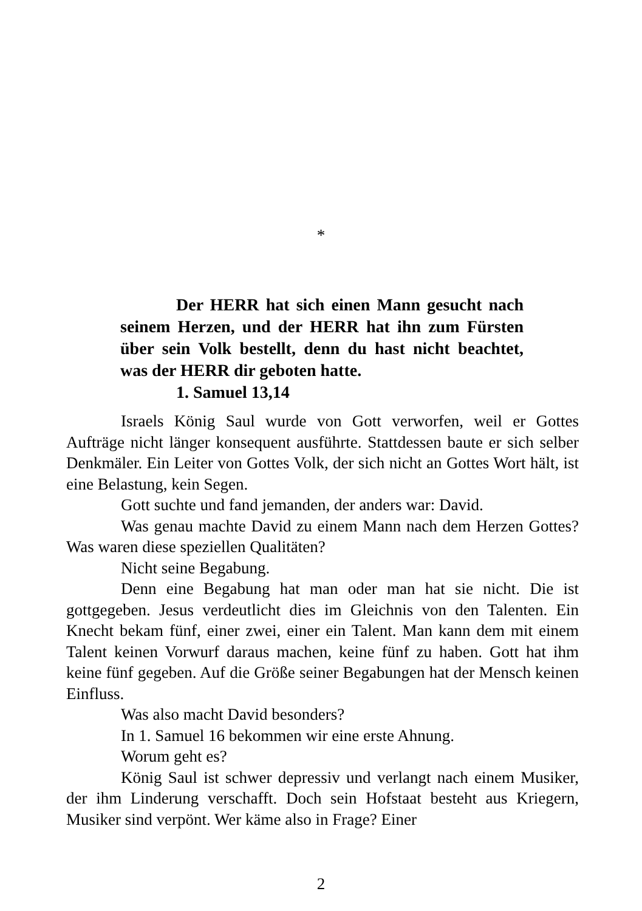*
Der HERR hat sich einen Mann gesucht nach seinem Herzen, und der HERR hat ihn zum Fürsten über sein Volk bestellt, denn du hast nicht beachtet, was der HERR dir geboten hatte.
1. Samuel 13,14
Israels König Saul wurde von Gott verworfen, weil er Gottes Aufträge nicht länger konsequent ausführte. Stattdessen baute er sich selber Denkmäler. Ein Leiter von Gottes Volk, der sich nicht an Gottes Wort hält, ist eine Belastung, kein Segen.
Gott suchte und fand jemanden, der anders war: David.
Was genau machte David zu einem Mann nach dem Herzen Gottes? Was waren diese speziellen Qualitäten?
Nicht seine Begabung.
Denn eine Begabung hat man oder man hat sie nicht. Die ist gottgegeben. Jesus verdeutlicht dies im Gleichnis von den Talenten. Ein Knecht bekam fünf, einer zwei, einer ein Talent. Man kann dem mit einem Talent keinen Vorwurf daraus machen, keine fünf zu haben. Gott hat ihm keine fünf gegeben. Auf die Größe seiner Begabungen hat der Mensch keinen Einfluss.
Was also macht David besonders?
In 1. Samuel 16 bekommen wir eine erste Ahnung.
Worum geht es?
König Saul ist schwer depressiv und verlangt nach einem Musiker, der ihm Linderung verschafft. Doch sein Hofstaat besteht aus Kriegern, Musiker sind verpönt. Wer käme also in Frage? Einer
2